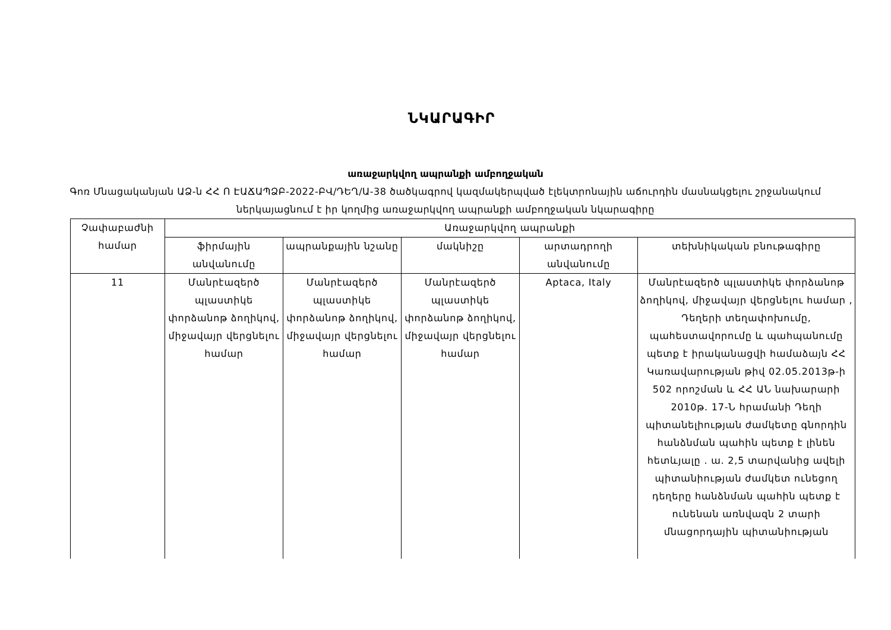ՆԿԱՐԱԳԻՐ
առաջարկվող ապրանքի ամբողջական
Գոռ Մնացականյան ԱՁ-ն ՀՀ Ո ԷԱՃԱՊՁԲ-2022-ԲՎ/ԴԵՂ/Ա-38 ծածկագրով կազմակերպված էլեկտրոնային աճուրդին մասնակցելու շրջանակում ներկայացնում է իր կողմից առաջարկվող ապրանքի ամբողջական նկարագիրը
| Չափաբաժնի համար | Առաջարկվող ապրանքի | | | | |
| --- | --- | --- | --- | --- | --- |
| | ֆիրմային անվանումը | ապրանքային նշանը | մակնիշը | արտադրողի անվանումը | տեխնիկական բնութագիրը |
| 11 | Մանրէազերծ պլաստիկե փորձանոթ ձողիկով, միջավայր վերցնելու համար | Մանրէազերծ պլաստիկե փորձանոթ ձողիկով, միջավայր վերցնելու համար | Մանրէազերծ պլաստիկե փորձանոթ ձողիկով, միջավայր վերցնելու համար | Aptaca, Italy | Մանրէազերծ պլաստիկե փորձանոթ ձողիկով, միջավայր վերցնելու համար , Դեղերի տեղափոխումը, պահեստավորումը և պահպանումը պետք է իրականացվի համաձայն ՀՀ Կառավարության թիվ 02.05.2013թ-ի 502 որոշման և ՀՀ ԱՆ նախարարի 2010թ. 17-Ն հրամանի Դեղի պիտանելիության ժամկետը գնորդին հանձնման պահին պետք է լինեն հետևյալը . ա. 2,5 տարվանից ավելի պիտանիության ժամկետ ունեցող դեղերը հանձնման պահին պետք է ունենան առնվազն 2 տարի մնացորդային պիտանիության |